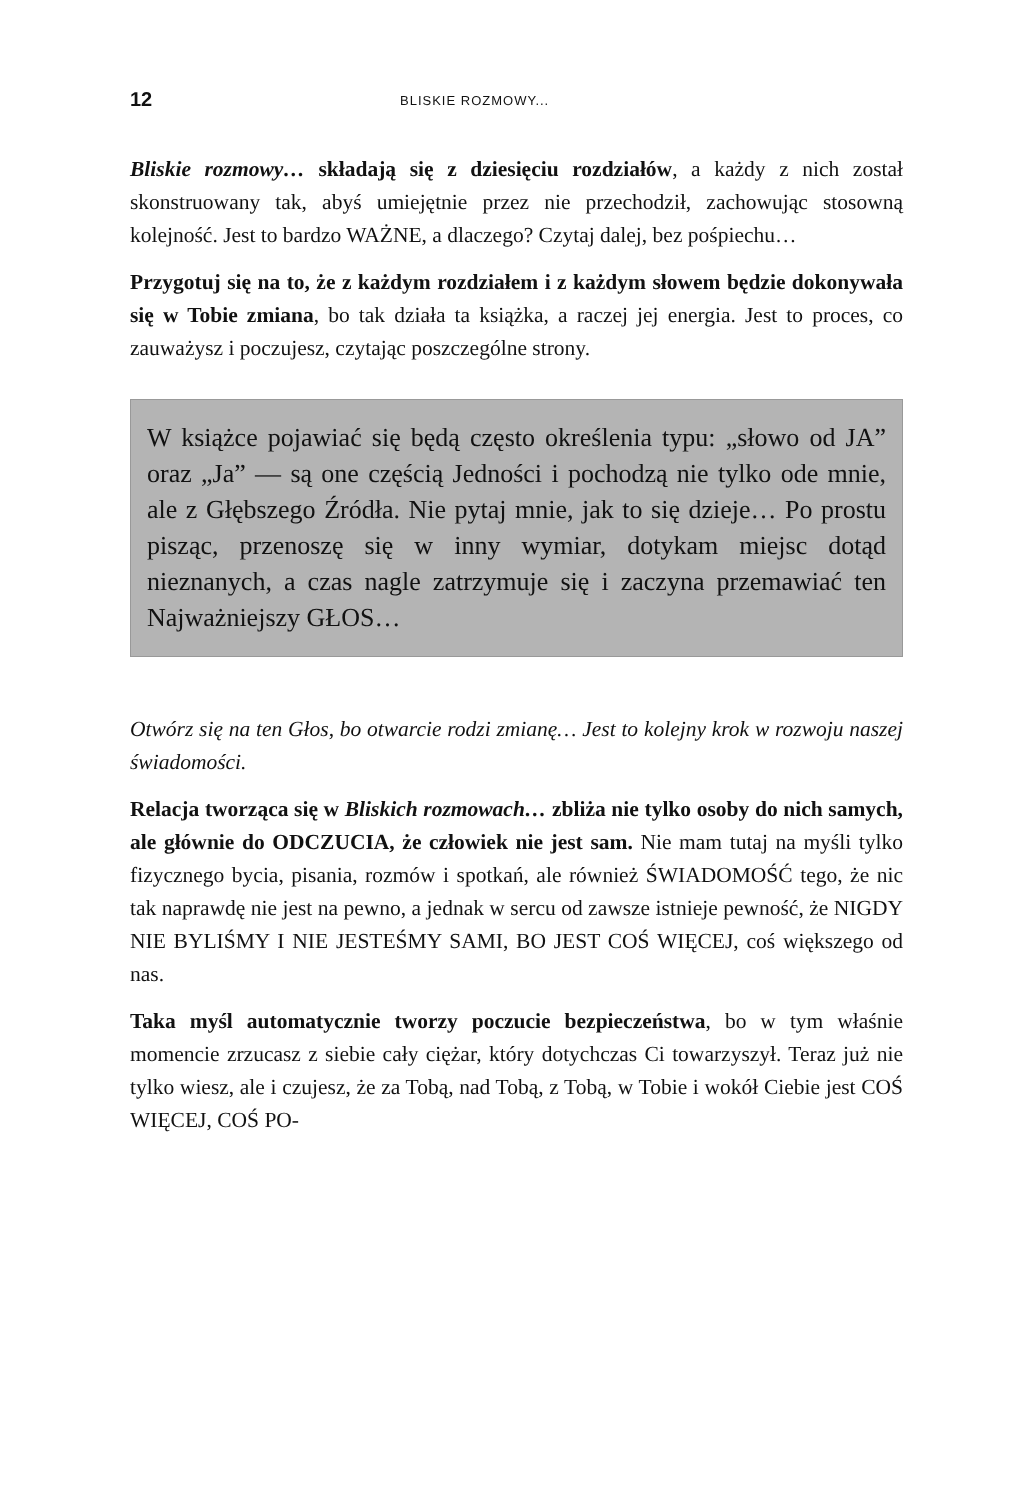12 BLISKIE ROZMOWY...
Bliskie rozmowy… składają się z dziesięciu rozdziałów, a każdy z nich został skonstruowany tak, abyś umiejętnie przez nie przechodził, zachowując stosowną kolejność. Jest to bardzo WAŻNE, a dlaczego? Czytaj dalej, bez pośpiechu…
Przygotuj się na to, że z każdym rozdziałem i z każdym słowem będzie dokonywała się w Tobie zmiana, bo tak działa ta książka, a raczej jej energia. Jest to proces, co zauważysz i poczujesz, czytając poszczególne strony.
W książce pojawiać się będą często określenia typu: „słowo od JA” oraz „Ja” — są one częścią Jedności i pochodzą nie tylko ode mnie, ale z Głębszego Źródła. Nie pytaj mnie, jak to się dzieje… Po prostu pisząc, przenoszę się w inny wymiar, dotykam miejsc dotąd nieznanych, a czas nagle zatrzymuje się i zaczyna przemawiać ten Najważniejszy GŁOS…
Otwórz się na ten Głos, bo otwarcie rodzi zmianę… Jest to kolejny krok w rozwoju naszej świadomości.
Relacja tworząca się w Bliskich rozmowach… zbliża nie tylko osoby do nich samych, ale głównie do ODCZUCIA, że człowiek nie jest sam. Nie mam tutaj na myśli tylko fizycznego bycia, pisania, rozmów i spotkań, ale również ŚWIADOMOŚĆ tego, że nic tak naprawdę nie jest na pewno, a jednak w sercu od zawsze istnieje pewność, że NIGDY NIE BYLIŚMY I NIE JESTEŚMY SAMI, BO JEST COŚ WIĘCEJ, coś większego od nas.
Taka myśl automatycznie tworzy poczucie bezpieczeństwa, bo w tym właśnie momencie zrzucasz z siebie cały ciężar, który dotychczas Ci towarzyszył. Teraz już nie tylko wiesz, ale i czujesz, że za Tobą, nad Tobą, z Tobą, w Tobie i wokół Ciebie jest COŚ WIĘCEJ, COŚ PO-